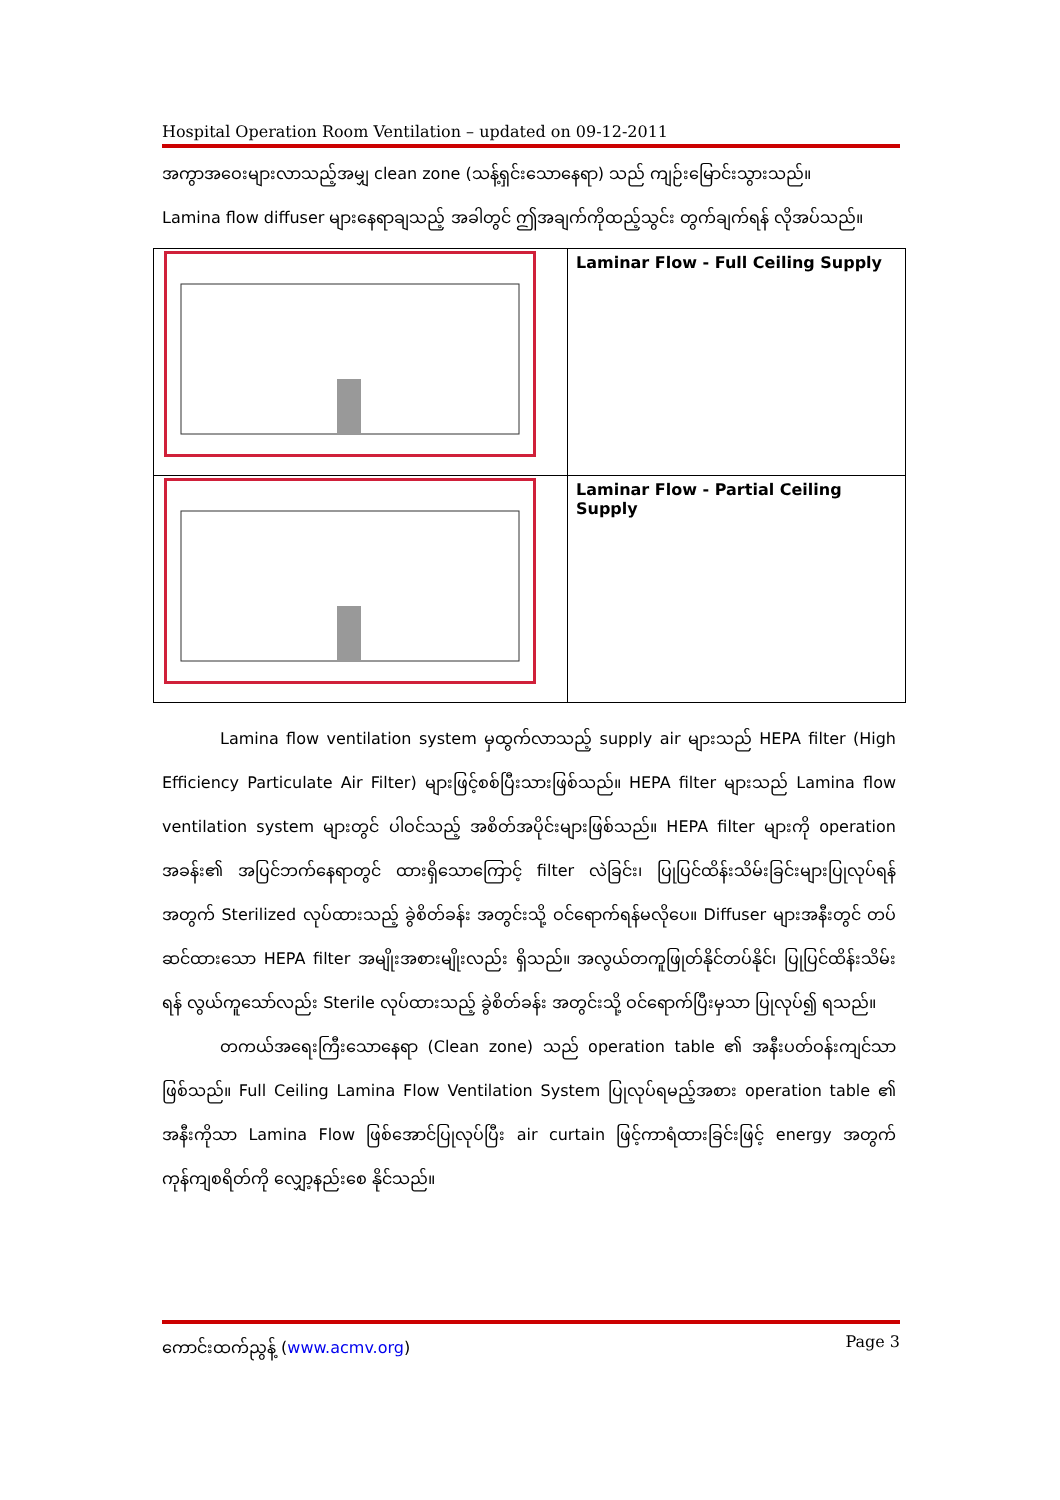Hospital Operation Room Ventilation – updated on 09-12-2011
အကွာအဝေးများလာသည့်အမျှ clean zone (သန့်ရှင်းသောနေရာ) သည် ကျဉ်းမြောင်းသွားသည်။
Lamina flow diffuser များနေရာချသည့် အခါတွင် ဤအချက်ကိုထည့်သွင်း တွက်ချက်ရန် လိုအပ်သည်။
| | Laminar Flow - Full Ceiling Supply |
| | Laminar Flow - Partial Ceiling Supply |
Lamina flow ventilation system မှထွက်လာသည့် supply air များသည် HEPA filter (High Efficiency Particulate Air Filter) များဖြင့်စစ်ပြီးသားဖြစ်သည်။ HEPA filter များသည် Lamina flow ventilation system များတွင် ပါဝင်သည့် အစိတ်အပိုင်းများဖြစ်သည်။ HEPA filter များကို operation အခန်း၏ အပြင်ဘက်နေရာတွင် ထားရှိသောကြောင့် filter လဲခြင်း၊ ပြုပြင်ထိန်းသိမ်းခြင်းများပြုလုပ်ရန် အတွက် Sterilized လုပ်ထားသည့် ခွဲစိတ်ခန်း အတွင်းသို့ ဝင်ရောက်ရန်မလိုပေ။ Diffuser များအနီးတွင် တပ်ဆင်ထားသော HEPA filter အမျိုးအစားမျိုးလည်း ရှိသည်။ အလွယ်တကူဖြုတ်နိုင်တပ်နိုင်၊ ပြုပြင်ထိန်းသိမ်းရန် လွယ်ကူသော်လည်း Sterile လုပ်ထားသည့် ခွဲစိတ်ခန်း အတွင်းသို့ ဝင်ရောက်ပြီးမှသာ ပြုလုပ်၍ ရသည်။
တကယ်အရေးကြီးသောနေရာ (Clean zone) သည် operation table ၏ အနီးပတ်ဝန်းကျင်သာ ဖြစ်သည်။ Full Ceiling Lamina Flow Ventilation System ပြုလုပ်ရမည့်အစား operation table ၏ အနီးကိုသာ Lamina Flow ဖြစ်အောင်ပြုလုပ်ပြီး air curtain ဖြင့်ကာရံထားခြင်းဖြင့် energy အတွက် ကုန်ကျစရိတ်ကို လျှော့နည်းစေ နိုင်သည်။
ကောင်းထက်ညွန့် (www.acmv.org) Page 3